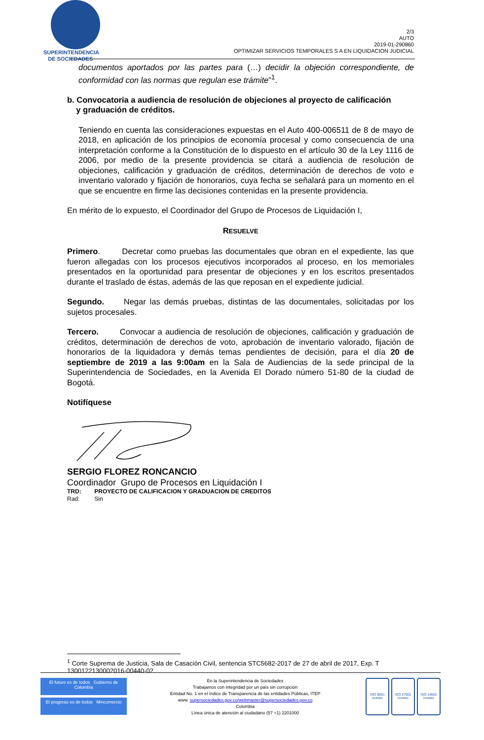SUPERINTENDENCIA
DE SOCIEDADES
2/3
AUTO
2019-01-290860
OPTIMIZAR SERVICIOS TEMPORALES S A EN LIQUIDACION JUDICIAL
documentos aportados por las partes para (…) decidir la objeción correspondiente, de conformidad con las normas que regulan ese trámite”<sup>1</sup>.
b. Convocatoria a audiencia de resolución de objeciones al proyecto de calificación
y graduación de créditos.
Teniendo en cuenta las consideraciones expuestas en el Auto 400-006511 de 8 de mayo de 2018, en aplicación de los principios de economía procesal y como consecuencia de una interpretación conforme a la Constitución de lo dispuesto en el artículo 30 de la Ley 1116 de 2006, por medio de la presente providencia se citará a audiencia de resolución de objeciones, calificación y graduación de créditos, determinación de derechos de voto e inventario valorado y fijación de honorarios, cuya fecha se señalará para un momento en el que se encuentre en firme las decisiones contenidas en la presente providencia.
En mérito de lo expuesto, el Coordinador del Grupo de Procesos de Liquidación I,
RESUELVE
Primero. Decretar como pruebas las documentales que obran en el expediente, las que fueron allegadas con los procesos ejecutivos incorporados al proceso, en los memoriales presentados en la oportunidad para presentar de objeciones y en los escritos presentados durante el traslado de éstas, además de las que reposan en el expediente judicial.
Segundo. Negar las demás pruebas, distintas de las documentales, solicitadas por los sujetos procesales.
Tercero. Convocar a audiencia de resolución de objeciones, calificación y graduación de créditos, determinación de derechos de voto, aprobación de inventario valorado, fijación de honorarios de la liquidadora y demás temas pendientes de decisión, para el día 20 de septiembre de 2019 a las 9:00am en la Sala de Audiencias de la sede principal de la Superintendencia de Sociedades, en la Avenida El Dorado número 51-80 de la ciudad de Bogotá.
Notifíquese
SERGIO FLOREZ RONCANCIO
Coordinador Grupo de Procesos en Liquidación I
TRD: PROYECTO DE CALIFICACION Y GRADUACION DE CREDITOS
Rad: Sin
<sup>1</sup> Corte Suprema de Justicia, Sala de Casación Civil, sentencia STC5682-2017 de 27 de abril de 2017, Exp. T 1300122130002016-00440-02.
El futuro es de todos Gobierno de Colombia
El progreso es de todos Mincomercio
En la Superintendencia de Sociedades
Trabajamos con integridad por un país sin corrupción
Entidad No. 1 en el índice de Transparencia de las entidades Públicas, ITEP
www. supersociedades.gov.co/webmaster@supersociedades.gov.co
Colombia
Línea única de atención al ciudadano (57 +1) 2201000
ISO 9001
icontec
ISO 27001
icontec
ISO 14001
icontec